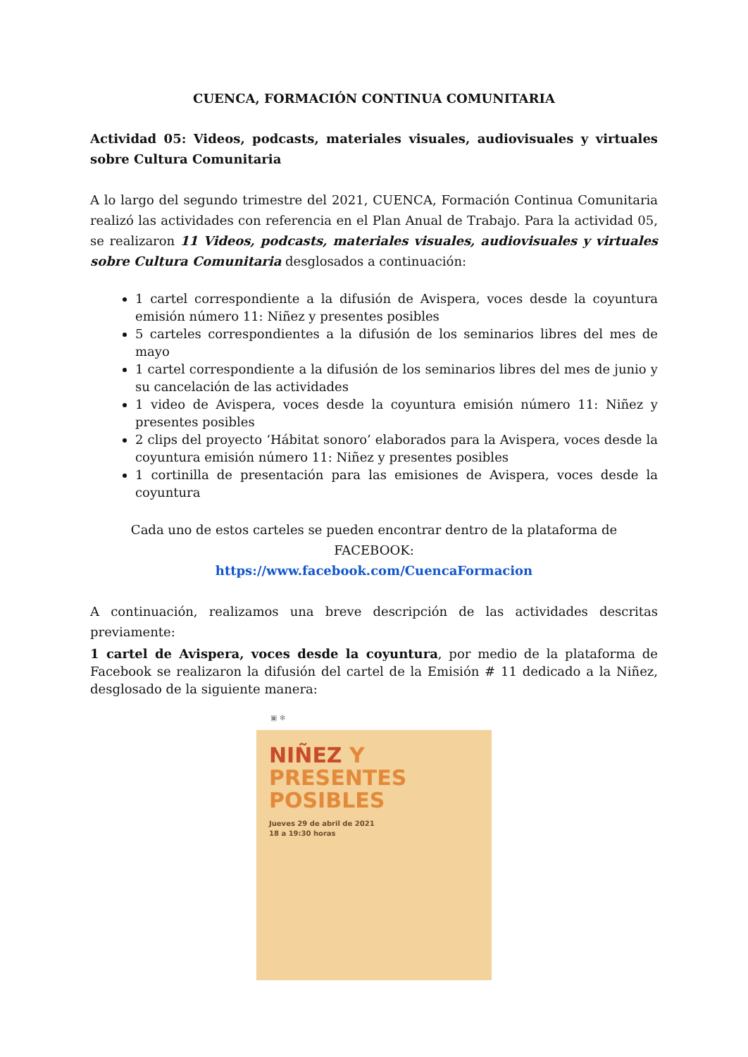CUENCA, FORMACIÓN CONTINUA COMUNITARIA
Actividad 05: Videos, podcasts, materiales visuales, audiovisuales y virtuales sobre Cultura Comunitaria
A lo largo del segundo trimestre del 2021, CUENCA, Formación Continua Comunitaria realizó las actividades con referencia en el Plan Anual de Trabajo. Para la actividad 05, se realizaron 11 Videos, podcasts, materiales visuales, audiovisuales y virtuales sobre Cultura Comunitaria desglosados a continuación:
1 cartel correspondiente a la difusión de Avispera, voces desde la coyuntura emisión número 11: Niñez y presentes posibles
5 carteles correspondientes a la difusión de los seminarios libres del mes de mayo
1 cartel correspondiente a la difusión de los seminarios libres del mes de junio y su cancelación de las actividades
1 video de Avispera, voces desde la coyuntura emisión número 11: Niñez y presentes posibles
2 clips del proyecto ‘Hábitat sonoro’ elaborados para la Avispera, voces desde la coyuntura emisión número 11: Niñez y presentes posibles
1 cortinilla de presentación para las emisiones de Avispera, voces desde la coyuntura
Cada uno de estos carteles se pueden encontrar dentro de la plataforma de FACEBOOK:
https://www.facebook.com/CuencaFormacion
A continuación, realizamos una breve descripción de las actividades descritas previamente:
1 cartel de Avispera, voces desde la coyuntura, por medio de la plataforma de Facebook se realizaron la difusión del cartel de la Emisión # 11 dedicado a la Niñez, desglosado de la siguiente manera:
▣ ✻
NIÑEZ Y
PRESENTES
POSIBLES
Jueves 29 de abril de 2021
18 a 19:30 horas